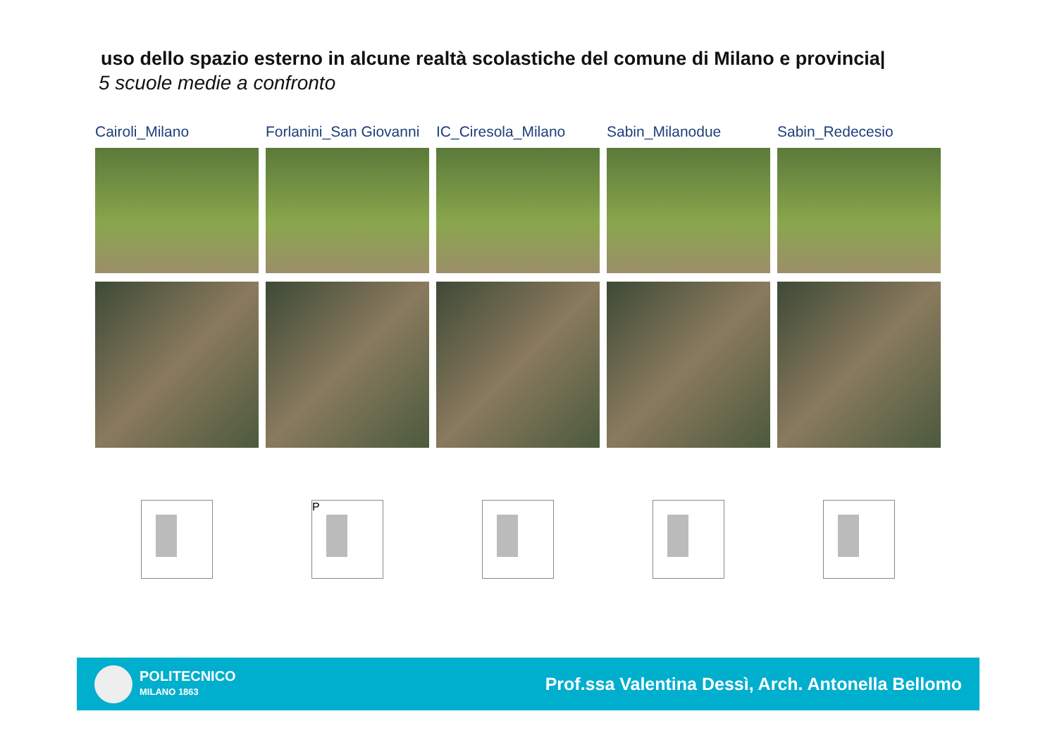uso dello spazio esterno in alcune realtà scolastiche del comune di Milano e provincia|
5 scuole medie a confronto
Cairoli_Milano Forlanini_San Giovanni
P
IC_Ciresola_Milano Sabin_Milanodue Sabin_Redecesio
POLITECNICO
MILANO 1863
Prof.ssa Valentina Dessì, Arch. Antonella Bellomo